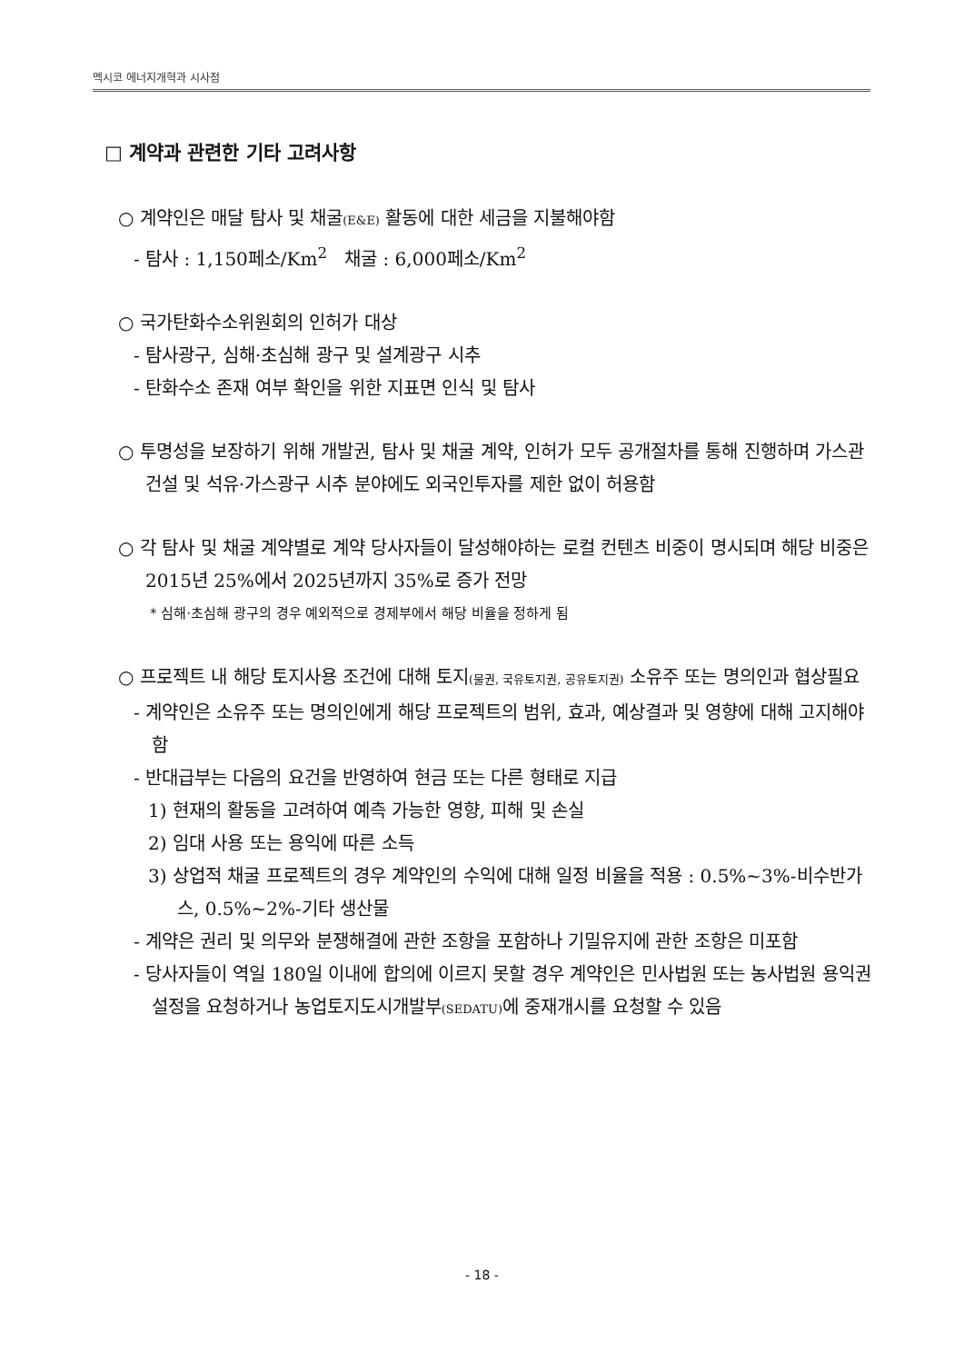멕시코 에너지개혁과 시사점
□ 계약과 관련한 기타 고려사항
○ 계약인은 매달 탐사 및 채굴(E&E) 활동에 대한 세금을 지불해야함
- 탐사 : 1,150페소/Km<sup>2</sup> 채굴 : 6,000페소/Km<sup>2</sup>
○ 국가탄화수소위원회의 인허가 대상
- 탐사광구, 심해·초심해 광구 및 설계광구 시추
- 탄화수소 존재 여부 확인을 위한 지표면 인식 및 탐사
○ 투명성을 보장하기 위해 개발권, 탐사 및 채굴 계약, 인허가 모두 공개절차를 통해 진행하며 가스관 건설 및 석유·가스광구 시추 분야에도 외국인투자를 제한 없이 허용함
○ 각 탐사 및 채굴 계약별로 계약 당사자들이 달성해야하는 로컬 컨텐츠 비중이 명시되며 해당 비중은 2015년 25%에서 2025년까지 35%로 증가 전망
* 심해·초심해 광구의 경우 예외적으로 경제부에서 해당 비율을 정하게 됨
○ 프로젝트 내 해당 토지사용 조건에 대해 토지(물권, 국유토지권, 공유토지권) 소유주 또는 명의인과 협상필요
- 계약인은 소유주 또는 명의인에게 해당 프로젝트의 범위, 효과, 예상결과 및 영향에 대해 고지해야 함
- 반대급부는 다음의 요건을 반영하여 현금 또는 다른 형태로 지급
1) 현재의 활동을 고려하여 예측 가능한 영향, 피해 및 손실
2) 임대 사용 또는 용익에 따른 소득
3) 상업적 채굴 프로젝트의 경우 계약인의 수익에 대해 일정 비율을 적용 : 0.5%~3%-비수반가스, 0.5%~2%-기타 생산물
- 계약은 권리 및 의무와 분쟁해결에 관한 조항을 포함하나 기밀유지에 관한 조항은 미포함
- 당사자들이 역일 180일 이내에 합의에 이르지 못할 경우 계약인은 민사법원 또는 농사법원 용익권 설정을 요청하거나 농업토지도시개발부(SEDATU) 에 중재개시를 요청할 수 있음
- 18 -